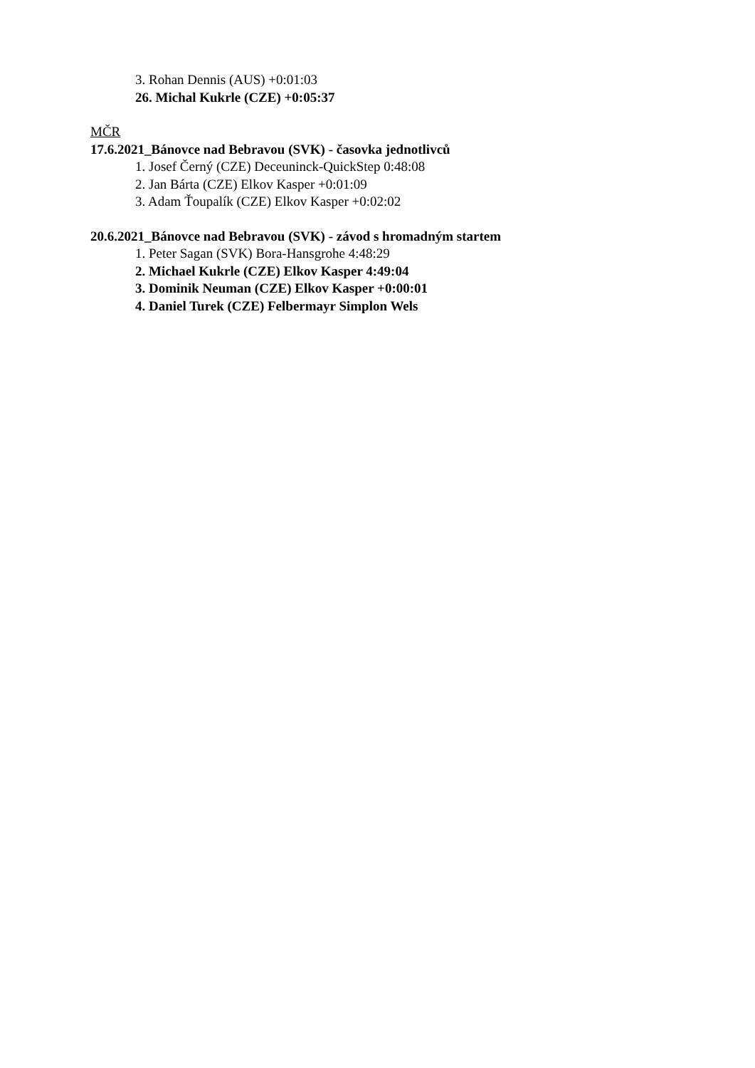3. Rohan Dennis (AUS) +0:01:03
26. Michal Kukrle (CZE) +0:05:37
MČR
17.6.2021_Bánovce nad Bebravou (SVK) - časovka jednotlivců
1. Josef Černý (CZE) Deceuninck-QuickStep 0:48:08
2. Jan Bárta (CZE) Elkov Kasper +0:01:09
3. Adam Ťoupalík (CZE) Elkov Kasper +0:02:02
20.6.2021_Bánovce nad Bebravou (SVK) - závod s hromadným startem
1. Peter Sagan (SVK) Bora-Hansgrohe 4:48:29
2. Michael Kukrle (CZE) Elkov Kasper 4:49:04
3. Dominik Neuman (CZE) Elkov Kasper +0:00:01
4. Daniel Turek (CZE) Felbermayr Simplon Wels